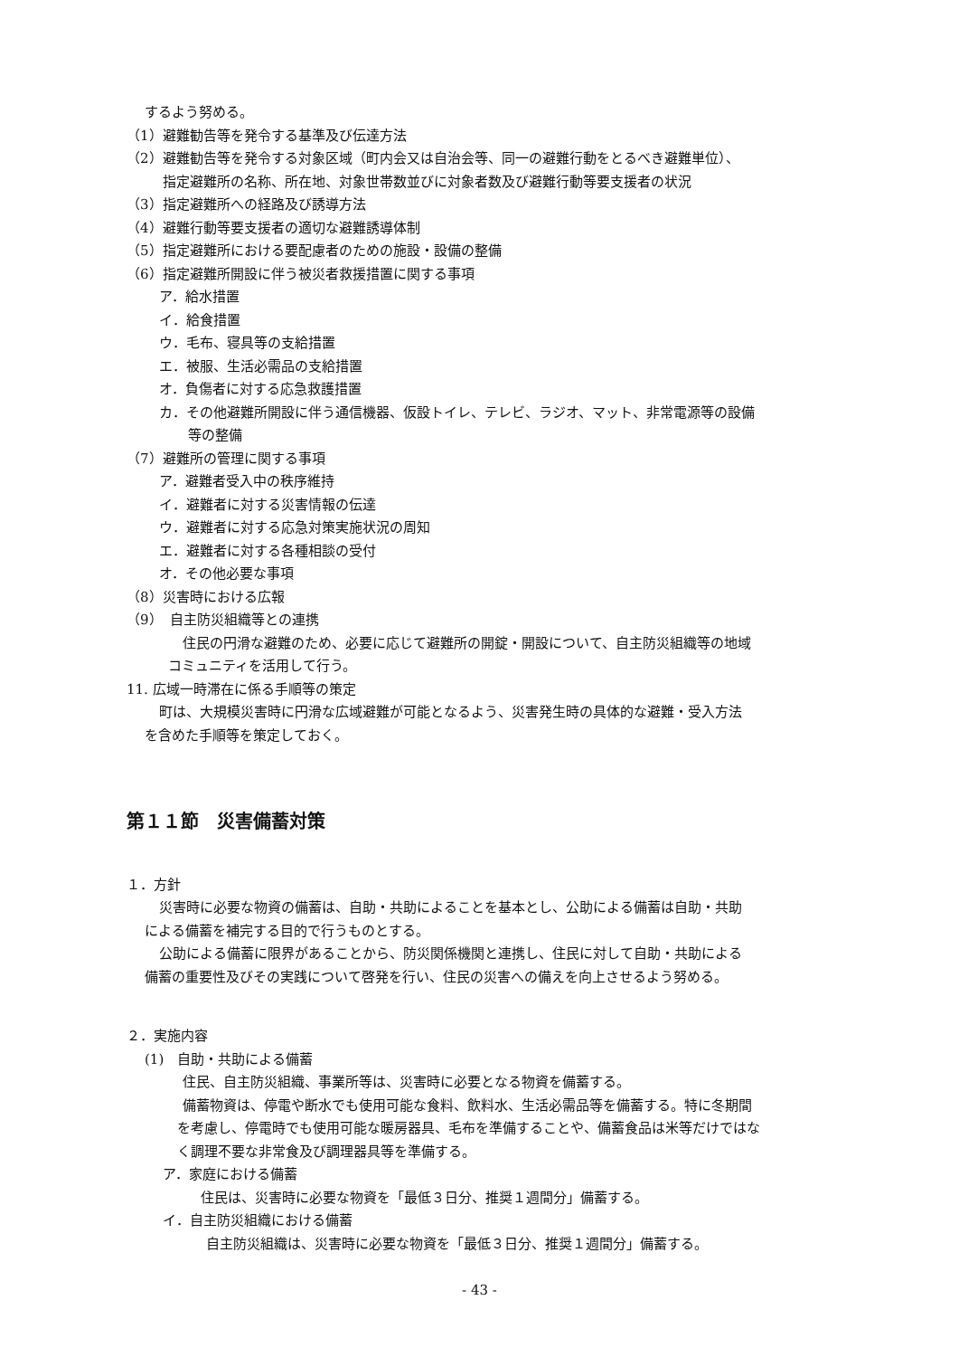するよう努める。
（1）避難勧告等を発令する基準及び伝達方法
（2）避難勧告等を発令する対象区域（町内会又は自治会等、同一の避難行動をとるべき避難単位）、
指定避難所の名称、所在地、対象世帯数並びに対象者数及び避難行動等要支援者の状況
（3）指定避難所への経路及び誘導方法
（4）避難行動等要支援者の適切な避難誘導体制
（5）指定避難所における要配慮者のための施設・設備の整備
（6）指定避難所開設に伴う被災者救援措置に関する事項
ア．給水措置
イ．給食措置
ウ．毛布、寝具等の支給措置
エ．被服、生活必需品の支給措置
オ．負傷者に対する応急救護措置
カ．その他避難所開設に伴う通信機器、仮設トイレ、テレビ、ラジオ、マット、非常電源等の設備
等の整備
（7）避難所の管理に関する事項
ア．避難者受入中の秩序維持
イ．避難者に対する災害情報の伝達
ウ．避難者に対する応急対策実施状況の周知
エ．避難者に対する各種相談の受付
オ．その他必要な事項
（8）災害時における広報
（9）　自主防災組織等との連携
住民の円滑な避難のため、必要に応じて避難所の開錠・開設について、自主防災組織等の地域
コミュニティを活用して行う。
11. 広域一時滞在に係る手順等の策定
町は、大規模災害時に円滑な広域避難が可能となるよう、災害発生時の具体的な避難・受入方法
を含めた手順等を策定しておく。
第１１節　災害備蓄対策
１．方針
災害時に必要な物資の備蓄は、自助・共助によることを基本とし、公助による備蓄は自助・共助
による備蓄を補完する目的で行うものとする。
公助による備蓄に限界があることから、防災関係機関と連携し、住民に対して自助・共助による
備蓄の重要性及びその実践について啓発を行い、住民の災害への備えを向上させるよう努める。
２．実施内容
(1)　自助・共助による備蓄
住民、自主防災組織、事業所等は、災害時に必要となる物資を備蓄する。
備蓄物資は、停電や断水でも使用可能な食料、飲料水、生活必需品等を備蓄する。特に冬期間
を考慮し、停電時でも使用可能な暖房器具、毛布を準備することや、備蓄食品は米等だけではな
く調理不要な非常食及び調理器具等を準備する。
ア．家庭における備蓄
住民は、災害時に必要な物資を「最低３日分、推奨１週間分」備蓄する。
イ．自主防災組織における備蓄
自主防災組織は、災害時に必要な物資を「最低３日分、推奨１週間分」備蓄する。
- 43 -